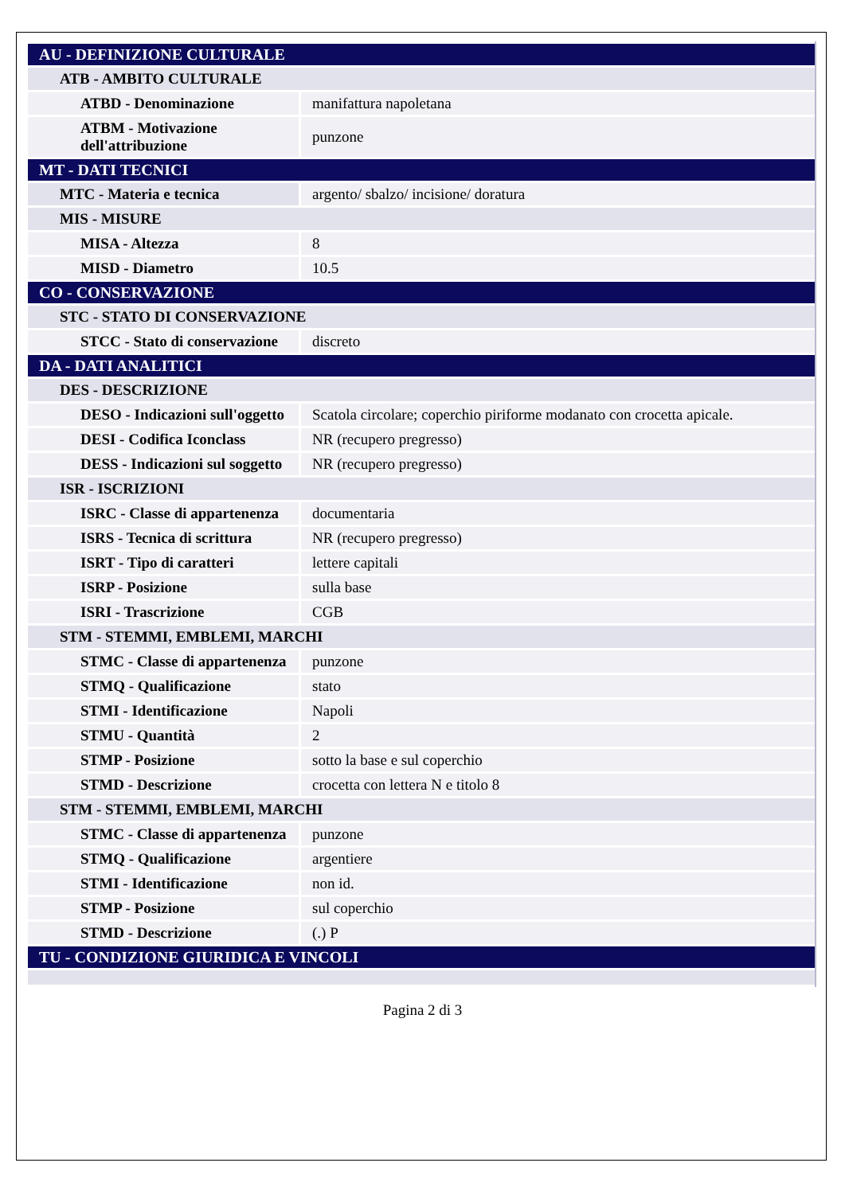| AU - DEFINIZIONE CULTURALE | |
| ATB - AMBITO CULTURALE | |
| ATBD - Denominazione | manifattura napoletana |
| ATBM - Motivazione dell'attribuzione | punzone |
| MT - DATI TECNICI | |
| MTC - Materia e tecnica | argento/ sbalzo/ incisione/ doratura |
| MIS - MISURE | |
| MISA - Altezza | 8 |
| MISD - Diametro | 10.5 |
| CO - CONSERVAZIONE | |
| STC - STATO DI CONSERVAZIONE | |
| STCC - Stato di conservazione | discreto |
| DA - DATI ANALITICI | |
| DES - DESCRIZIONE | |
| DESO - Indicazioni sull'oggetto | Scatola circolare; coperchio piriforme modanato con crocetta apicale. |
| DESI - Codifica Iconclass | NR (recupero pregresso) |
| DESS - Indicazioni sul soggetto | NR (recupero pregresso) |
| ISR - ISCRIZIONI | |
| ISRC - Classe di appartenenza | documentaria |
| ISRS - Tecnica di scrittura | NR (recupero pregresso) |
| ISRT - Tipo di caratteri | lettere capitali |
| ISRP - Posizione | sulla base |
| ISRI - Trascrizione | CGB |
| STM - STEMMI, EMBLEMI, MARCHI | |
| STMC - Classe di appartenenza | punzone |
| STMQ - Qualificazione | stato |
| STMI - Identificazione | Napoli |
| STMU - Quantità | 2 |
| STMP - Posizione | sotto la base e sul coperchio |
| STMD - Descrizione | crocetta con lettera N e titolo 8 |
| STM - STEMMI, EMBLEMI, MARCHI | |
| STMC - Classe di appartenenza | punzone |
| STMQ - Qualificazione | argentiere |
| STMI - Identificazione | non id. |
| STMP - Posizione | sul coperchio |
| STMD - Descrizione | (.) P |
| TU - CONDIZIONE GIURIDICA E VINCOLI | |
Pagina 2 di 3